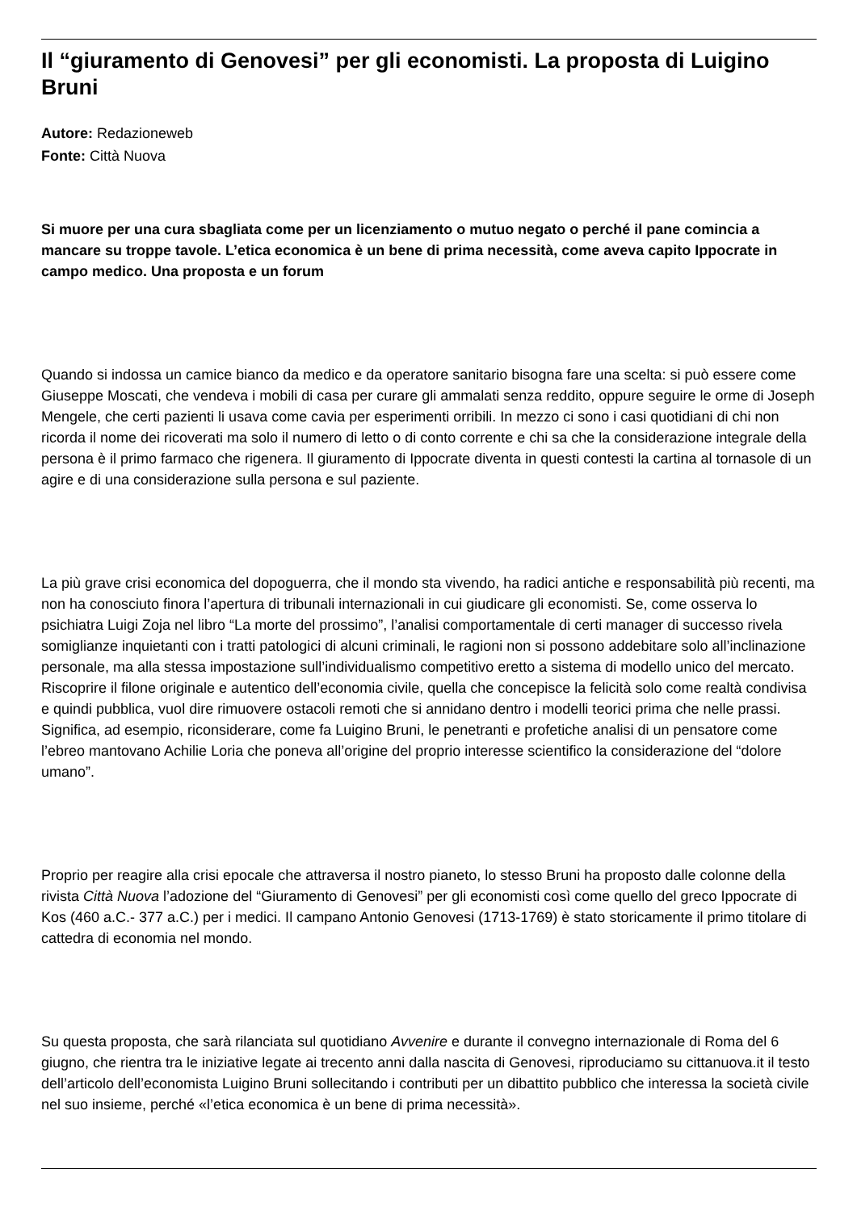Il “giuramento di Genovesi” per gli economisti. La proposta di Luigino Bruni
Autore: Redazioneweb
Fonte: Città Nuova
Si muore per una cura sbagliata come per un licenziamento o mutuo negato o perché il pane comincia a mancare su troppe tavole. L’etica economica è un bene di prima necessità, come aveva capito Ippocrate in campo medico. Una proposta e un forum
Quando si indossa un camice bianco da medico e da operatore sanitario bisogna fare una scelta: si può essere come Giuseppe Moscati, che vendeva i mobili di casa per curare gli ammalati senza reddito, oppure seguire le orme di Joseph Mengele, che certi pazienti li usava come cavia per esperimenti orribili. In mezzo ci sono i casi quotidiani di chi non ricorda il nome dei ricoverati ma solo il numero di letto o di conto corrente e chi sa che la considerazione integrale della persona è il primo farmaco che rigenera. Il giuramento di Ippocrate diventa in questi contesti la cartina al tornasole di un agire e di una considerazione sulla persona e sul paziente.
La più grave crisi economica del dopoguerra, che il mondo sta vivendo, ha radici antiche e responsabilità più recenti, ma non ha conosciuto finora l’apertura di tribunali internazionali in cui giudicare gli economisti. Se, come osserva lo psichiatra Luigi Zoja nel libro “La morte del prossimo”, l’analisi comportamentale di certi manager di successo rivela somiglianze inquietanti con i tratti patologici di alcuni criminali, le ragioni non si possono addebitare solo all’inclinazione personale, ma alla stessa impostazione sull’individualismo competitivo eretto a sistema di modello unico del mercato. Riscoprire il filone originale e autentico dell’economia civile, quella che concepisce la felicità solo come realtà condivisa e quindi pubblica, vuol dire rimuovere ostacoli remoti che si annidano dentro i modelli teorici prima che nelle prassi. Significa, ad esempio, riconsiderare, come fa Luigino Bruni, le penetranti e profetiche analisi di un pensatore come l’ebreo mantovano Achilie Loria che poneva all’origine del proprio interesse scientifico la considerazione del “dolore umano”.
Proprio per reagire alla crisi epocale che attraversa il nostro pianeto, lo stesso Bruni ha proposto dalle colonne della rivista Città Nuova l’adozione del “Giuramento di Genovesi” per gli economisti così come quello del greco Ippocrate di Kos (460 a.C.- 377 a.C.) per i medici. Il campano Antonio Genovesi (1713-1769) è stato storicamente il primo titolare di cattedra di economia nel mondo.
Su questa proposta, che sarà rilanciata sul quotidiano Avvenire e durante il convegno internazionale di Roma del 6 giugno, che rientra tra le iniziative legate ai trecento anni dalla nascita di Genovesi, riproduciamo su cittanuova.it il testo dell’articolo dell’economista Luigino Bruni sollecitando i contributi per un dibattito pubblico che interessa la società civile nel suo insieme, perché «l’etica economica è un bene di prima necessità».